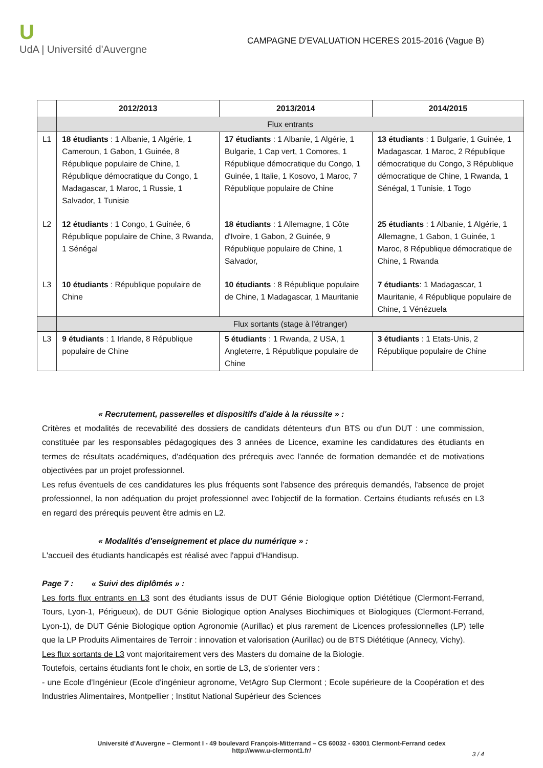U
UdA | Université d'Auvergne
CAMPAGNE D'EVALUATION HCERES 2015-2016 (Vague B)
| | 2012/2013 | 2013/2014 | 2014/2015 |
| --- | --- | --- | --- |
| | Flux entrants | | |
| L1 | 18 étudiants : 1 Albanie, 1 Algérie, 1 Cameroun, 1 Gabon, 1 Guinée, 8 République populaire de Chine, 1 République démocratique du Congo, 1 Madagascar, 1 Maroc, 1 Russie, 1 Salvador, 1 Tunisie | 17 étudiants : 1 Albanie, 1 Algérie, 1 Bulgarie, 1 Cap vert, 1 Comores, 1 République démocratique du Congo, 1 Guinée, 1 Italie, 1 Kosovo, 1 Maroc, 7 République populaire de Chine | 13 étudiants : 1 Bulgarie, 1 Guinée, 1 Madagascar, 1 Maroc, 2 République démocratique du Congo, 3 République démocratique de Chine, 1 Rwanda, 1 Sénégal, 1 Tunisie, 1 Togo |
| L2 | 12 étudiants : 1 Congo, 1 Guinée, 6 République populaire de Chine, 3 Rwanda, 1 Sénégal | 18 étudiants : 1 Allemagne, 1 Côte d'Ivoire, 1 Gabon, 2 Guinée, 9 République populaire de Chine, 1 Salvador, | 25 étudiants : 1 Albanie, 1 Algérie, 1 Allemagne, 1 Gabon, 1 Guinée, 1 Maroc, 8 République démocratique de Chine, 1 Rwanda |
| L3 | 10 étudiants : République populaire de Chine | 10 étudiants : 8 République populaire de Chine, 1 Madagascar, 1 Mauritanie | 7 étudiants : 1 Madagascar, 1 Mauritanie, 4 République populaire de Chine, 1 Vénézuela |
| | Flux sortants (stage à l'étranger) | | |
| L3 | 9 étudiants : 1 Irlande, 8 République populaire de Chine | 5 étudiants : 1 Rwanda, 2 USA, 1 Angleterre, 1 République populaire de Chine | 3 étudiants : 1 Etats-Unis, 2 République populaire de Chine |
« Recrutement, passerelles et dispositifs d'aide à la réussite » :
Critères et modalités de recevabilité des dossiers de candidats détenteurs d'un BTS ou d'un DUT : une commission, constituée par les responsables pédagogiques des 3 années de Licence, examine les candidatures des étudiants en termes de résultats académiques, d'adéquation des prérequis avec l'année de formation demandée et de motivations objectivées par un projet professionnel.
Les refus éventuels de ces candidatures les plus fréquents sont l'absence des prérequis demandés, l'absence de projet professionnel, la non adéquation du projet professionnel avec l'objectif de la formation. Certains étudiants refusés en L3 en regard des prérequis peuvent être admis en L2.
« Modalités d'enseignement et place du numérique » :
L'accueil des étudiants handicapés est réalisé avec l'appui d'Handisup.
Page 7 : « Suivi des diplômés » :
Les forts flux entrants en L3 sont des étudiants issus de DUT Génie Biologique option Diététique (Clermont-Ferrand, Tours, Lyon-1, Périgueux), de DUT Génie Biologique option Analyses Biochimiques et Biologiques (Clermont-Ferrand, Lyon-1), de DUT Génie Biologique option Agronomie (Aurillac) et plus rarement de Licences professionnelles (LP) telle que la LP Produits Alimentaires de Terroir : innovation et valorisation (Aurillac) ou de BTS Diététique (Annecy, Vichy).
Les flux sortants de L3 vont majoritairement vers des Masters du domaine de la Biologie.
Toutefois, certains étudiants font le choix, en sortie de L3, de s'orienter vers :
- une Ecole d'Ingénieur (Ecole d'ingénieur agronome, VetAgro Sup Clermont ; Ecole supérieure de la Coopération et des Industries Alimentaires, Montpellier ; Institut National Supérieur des Sciences
Université d'Auvergne – Clermont I - 49 boulevard François-Mitterrand – CS 60032 - 63001 Clermont-Ferrand cedex
http://www.u-clermont1.fr/
3 / 4